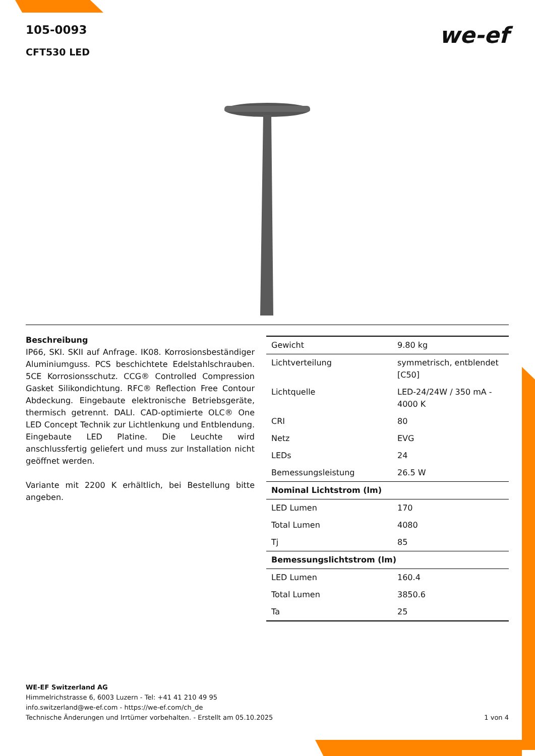105-0093
CFT530 LED
we-ef
Beschreibung
IP66, SKI. SKII auf Anfrage. IK08. Korrosionsbeständiger Aluminiumguss. PCS beschichtete Edelstahlschrauben. 5CE Korrosionsschutz. CCG® Controlled Compression Gasket Silikondichtung. RFC® Reflection Free Contour Abdeckung. Eingebaute elektronische Betriebsgeräte, thermisch getrennt. DALI. CAD-optimierte OLC® One LED Concept Technik zur Lichtlenkung und Entblendung. Eingebaute LED Platine. Die Leuchte wird anschlussfertig geliefert und muss zur Installation nicht geöffnet werden.
Variante mit 2200 K erhältlich, bei Bestellung bitte angeben.
| Gewicht | 9.80 kg |
| Lichtverteilung | symmetrisch, entblendet [C50] |
| Lichtquelle | LED-24/24W / 350 mA - 4000 K |
| CRI | 80 |
| Netz | EVG |
| LEDs | 24 |
| Bemessungsleistung | 26.5 W |
| Nominal Lichtstrom (lm) | |
| LED Lumen | 170 |
| Total Lumen | 4080 |
| Tj | 85 |
| Bemessungslichtstrom (lm) | |
| LED Lumen | 160.4 |
| Total Lumen | 3850.6 |
| Ta | 25 |
WE-EF Switzerland AG
Himmelrichstrasse 6, 6003 Luzern - Tel: +41 41 210 49 95
info.switzerland@we-ef.com - https://we-ef.com/ch_de
Technische Änderungen und Irrtümer vorbehalten. - Erstellt am 05.10.2025
1 von 4